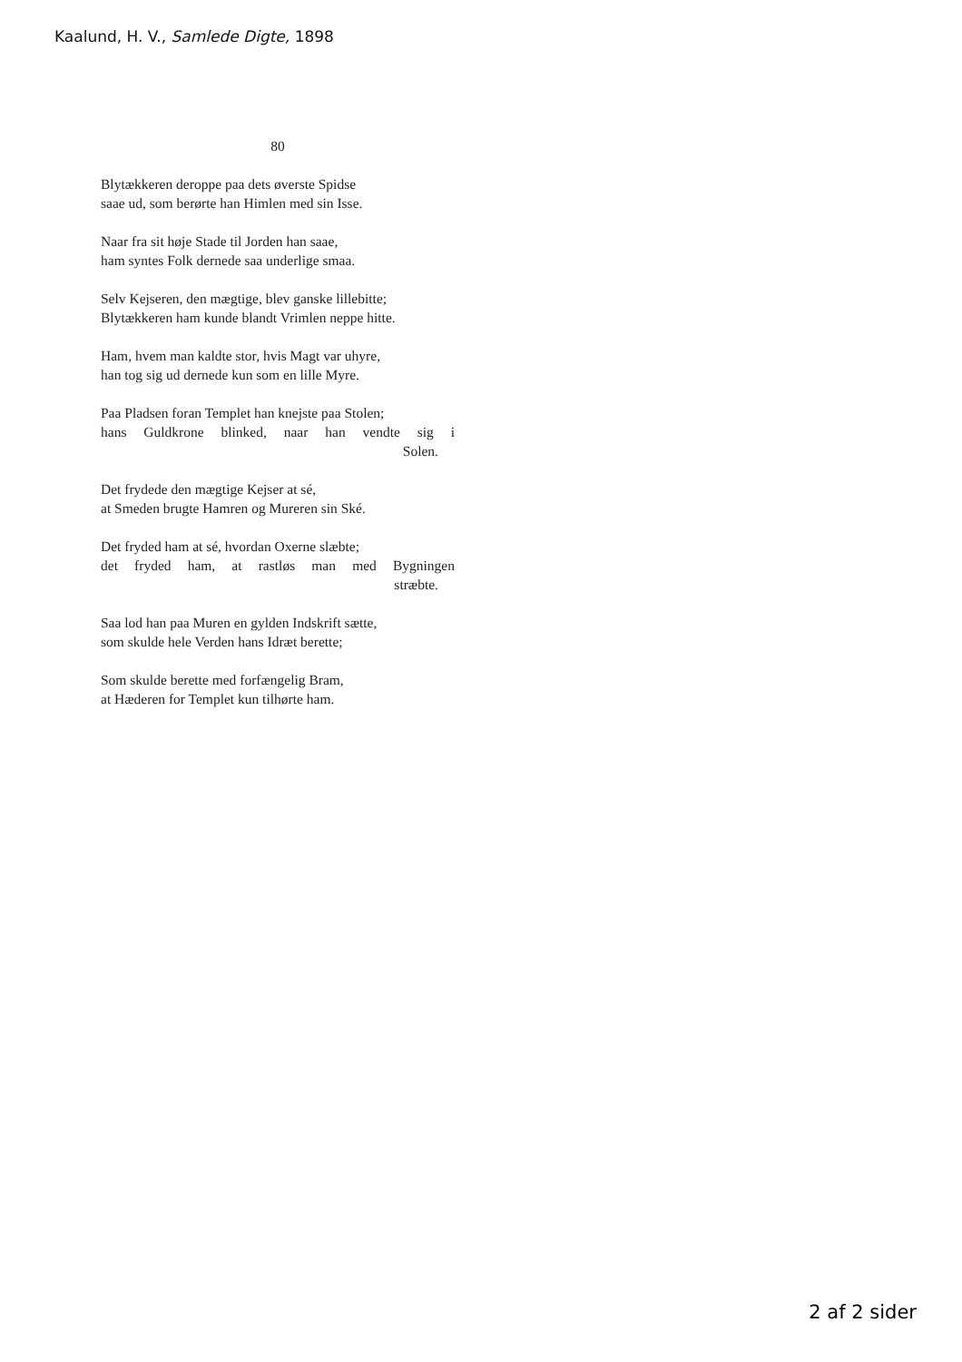Kaalund, H. V., Samlede Digte, 1898
80
Blytækkeren deroppe paa dets øverste Spidse
saae ud, som berørte han Himlen med sin Isse.
Naar fra sit høje Stade til Jorden han saae,
ham syntes Folk dernede saa underlige smaa.
Selv Kejseren, den mægtige, blev ganske lillebitte;
Blytækkeren ham kunde blandt Vrimlen neppe hitte.
Ham, hvem man kaldte stor, hvis Magt var uhyre,
han tog sig ud dernede kun som en lille Myre.
Paa Pladsen foran Templet han knejste paa Stolen;
hans Guldkrone blinked, naar han vendte sig i
Solen.
Det frydede den mægtige Kejser at sé,
at Smeden brugte Hamren og Mureren sin Ské.
Det fryded ham at sé, hvordan Oxerne slæbte;
det fryded ham, at rastløs man med Bygningen
stræbte.
Saa lod han paa Muren en gylden Indskrift sætte,
som skulde hele Verden hans Idræt berette;
Som skulde berette med forfængelig Bram,
at Hæderen for Templet kun tilhørte ham.
2 af 2 sider